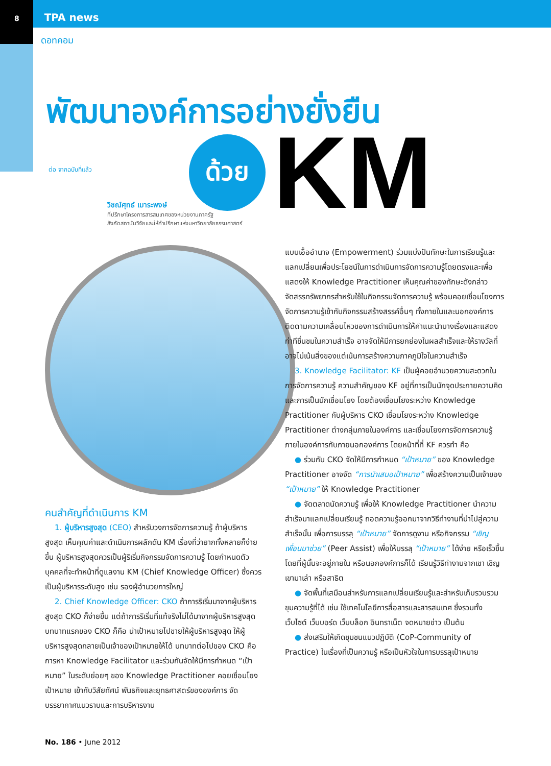8 TPA news
ดอทคอม
พัฒนาองค์การอย่างยั่งยืน
ด้วย
KM
ต่อ จากฉบับที่แล้ว
วิชณ์ศุทธ์ เมาระพงษ์
ที่ปรึกษาโครงการสารสนเทศของหน่วยงานภาครัฐ
สังกัดสถาบันวิจัยและให้คำปรึกษาแห่งมหาวิทยาลัยธรรมศาสตร์
คนสำคัญที่ดำเนินการ KM
1. ผู้บริหารสูงสุด (CEO) สำหรับวงการจัดการความรู้ ถ้าผู้บริหารสูงสุด เห็นคุณค่าและดำเนินการผลักดัน KM เรื่องที่ว่ายากทั้งหลายก็ง่ายขึ้น ผู้บริหารสูงสุดควรเป็นผู้ริเริ่มกิจกรรมจัดการความรู้ โดยกำหนดตัวบุคคลที่จะทำหน้าที่ดูแลงาน KM (Chief Knowledge Officer) ซึ่งควรเป็นผู้บริหารระดับสูง เช่น รองผู้อำนวยการใหญ่
2. Chief Knowledge Officer: CKO ถ้าการริเริ่มมาจากผู้บริหารสูงสุด CKO ก็ง่ายขึ้น แต่ถ้าการริเริ่มที่แท้จริงไม่ได้มาจากผู้บริหารสูงสุด บทบาทแรกของ CKO ก็คือ นำเป้าหมายไปขายให้ผู้บริหารสูงสุด ให้ผู้บริหารสูงสุดกลายเป็นเจ้าของเป้าหมายให้ได้ บทบาทต่อไปของ CKO คือ การหา Knowledge Facilitator และร่วมกันจัดให้มีการกำหนด “เป้าหมาย” ในระดับย่อยๆ ของ Knowledge Practitioner คอยเชื่อมโยงเป้าหมาย เข้ากับวิสัยทัศน์ พันธกิจและยุทธศาสตร์ขององค์การ จัดบรรยากาศแนวราบและการบริหารงาน
แบบเอื้ออำนาจ (Empowerment) ร่วมแบ่งปันทักษะในการเรียนรู้และแลกเปลี่ยนเพื่อประโยชน์ในการดำเนินการจัดการความรู้โดยตรงและเพื่อแสดงให้ Knowledge Practitioner เห็นคุณค่าของทักษะดังกล่าว จัดสรรทรัพยากรสำหรับใช้ในกิจกรรมจัดการความรู้ พร้อมคอยเชื่อมโยงการจัดการความรู้เข้ากับกิจกรรมสร้างสรรค์อื่นๆ ทั้งภายในและนอกองค์การ ติดตามความเคลื่อนไหวของการดำเนินการให้คำแนะนำบางเรื่องและแสดงท่าทีชื่นชมในความสำเร็จ อาจจัดให้มีการยกย่องในผลสำเร็จและให้รางวัลที่อาจไม่เน้นสิ่งของแต่เน้นการสร้างความภาคภูมิใจในความสำเร็จ
3. Knowledge Facilitator: KF เป็นผู้คอยอำนวยความสะดวกในการจัดการความรู้ ความสำคัญของ KF อยู่ที่การเป็นนักจุดประกายความคิดและการเป็นนักเชื่อมโยง โดยต้องเชื่อมโยงระหว่าง Knowledge Practitioner กับผู้บริหาร CKO เชื่อมโยงระหว่าง Knowledge Practitioner ต่างกลุ่มภายในองค์การ และเชื่อมโยงการจัดการความรู้ภายในองค์การกับภายนอกองค์การ โดยหน้าที่ที่ KF ควรทำ คือ
● ร่วมกับ CKO จัดให้มีการกำหนด “เป้าหมาย” ของ Knowledge Practitioner อาจจัด “การนำเสนอเป้าหมาย” เพื่อสร้างความเป็นเจ้าของ “เป้าหมาย” ให้ Knowledge Practitioner
● จัดตลาดนัดความรู้ เพื่อให้ Knowledge Practitioner นำความสำเร็จมาแลกเปลี่ยนเรียนรู้ ถอดความรู้ออกมาจากวิธีทำงานที่นำไปสู่ความสำเร็จนั้น เพื่อการบรรลุ “เป้าหมาย” จัดการดูงาน หรือกิจกรรม “เชิญเพื่อนมาช่วย” (Peer Assist) เพื่อให้บรรลุ “เป้าหมาย” ได้ง่าย หรือเร็วขึ้น โดยที่ผู้นั้นจะอยู่ภายใน หรือนอกองค์การก็ได้ เรียนรู้วิธีทำงานจากเขา เชิญเขามาเล่า หรือสาธิต
● จัดพื้นที่เสมือนสำหรับการแลกเปลี่ยนเรียนรู้และสำหรับเก็บรวบรวมขุมความรู้ที่ได้ เช่น ใช้เทคโนโลยีการสื่อสารและสารสนเทศ ซึ่งรวมทั้งเว็บไซต์ เว็บบอร์ด เว็บบล็อก อินทราเน็ต จดหมายข่าว เป็นต้น
● ส่งเสริมให้เกิดชุมชนแนวปฏิบัติ (CoP-Community of Practice) ในเรื่องที่เป็นความรู้ หรือเป็นหัวใจในการบรรลุเป้าหมาย
No. 186 • June 2012